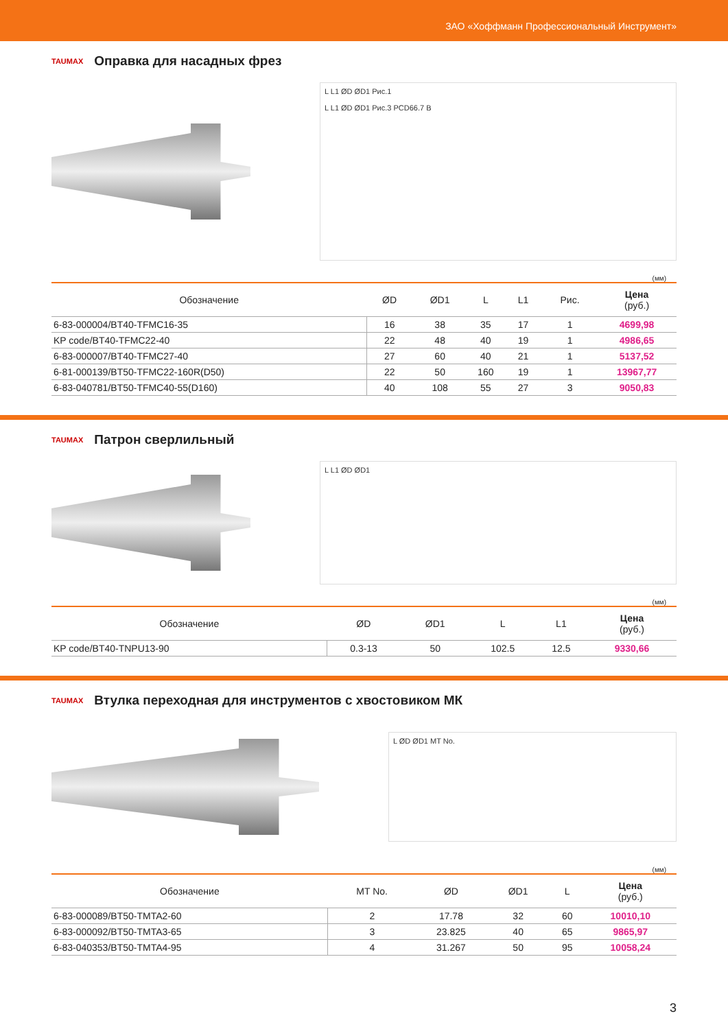ЗАО «Хоффманн Профессиональный Инструмент»
TAUMAX Оправка для насадных фрез
L L1 ØD ØD1 Рис.1
L L1 ØD ØD1 Рис.3 PCD66.7 B
(мм)
| Обозначение | ØD | ØD1 | L | L1 | Рис. | Цена (руб.) |
| --- | --- | --- | --- | --- | --- | --- |
| 6-83-000004/BT40-TFMC16-35 | 16 | 38 | 35 | 17 | 1 | 4699,98 |
| KP code/BT40-TFMC22-40 | 22 | 48 | 40 | 19 | 1 | 4986,65 |
| 6-83-000007/BT40-TFMC27-40 | 27 | 60 | 40 | 21 | 1 | 5137,52 |
| 6-81-000139/BT50-TFMC22-160R(D50) | 22 | 50 | 160 | 19 | 1 | 13967,77 |
| 6-83-040781/BT50-TFMC40-55(D160) | 40 | 108 | 55 | 27 | 3 | 9050,83 |
TAUMAX Патрон сверлильный
L L1 ØD ØD1
(мм)
| Обозначение | ØD | ØD1 | L | L1 | Цена (руб.) |
| --- | --- | --- | --- | --- | --- |
| KP code/BT40-TNPU13-90 | 0.3-13 | 50 | 102.5 | 12.5 | 9330,66 |
TAUMAX Втулка переходная для инструментов с хвостовиком МК
L ØD ØD1 MT No.
(мм)
| Обозначение | MT No. | ØD | ØD1 | L | Цена (руб.) |
| --- | --- | --- | --- | --- | --- |
| 6-83-000089/BT50-TMTA2-60 | 2 | 17.78 | 32 | 60 | 10010,10 |
| 6-83-000092/BT50-TMTA3-65 | 3 | 23.825 | 40 | 65 | 9865,97 |
| 6-83-040353/BT50-TMTA4-95 | 4 | 31.267 | 50 | 95 | 10058,24 |
3